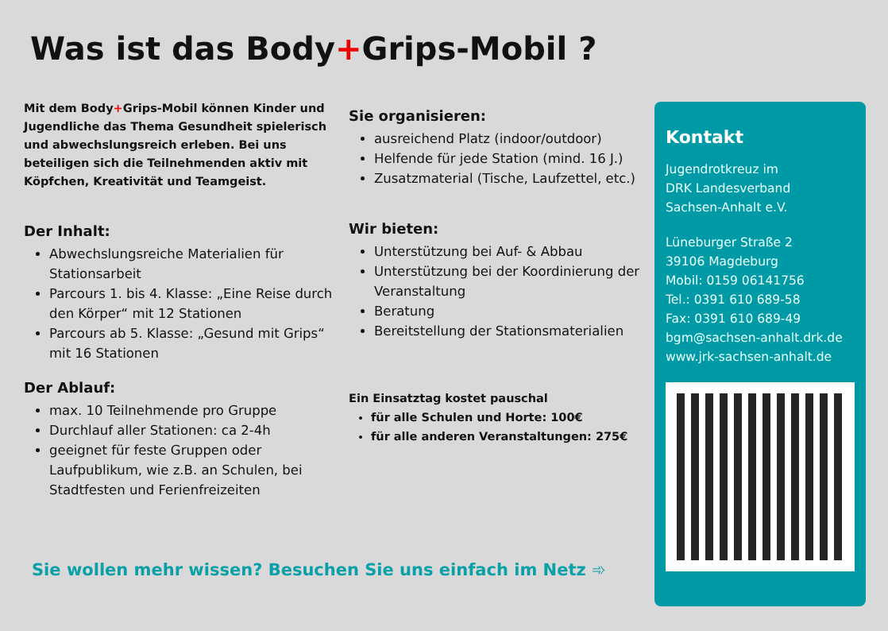Was ist das Body+Grips-Mobil ?
Mit dem Body+Grips-Mobil können Kinder und Jugendliche das Thema Gesundheit spielerisch und abwechslungsreich erleben. Bei uns beteiligen sich die Teilnehmenden aktiv mit Köpfchen, Kreativität und Teamgeist.
Der Inhalt:
Abwechslungsreiche Materialien für Stationsarbeit
Parcours 1. bis 4. Klasse: „Eine Reise durch den Körper“ mit 12 Stationen
Parcours ab 5. Klasse: „Gesund mit Grips“ mit 16 Stationen
Der Ablauf:
max. 10 Teilnehmende pro Gruppe
Durchlauf aller Stationen: ca 2-4h
geeignet für feste Gruppen oder Laufpublikum, wie z.B. an Schulen, bei Stadtfesten und Ferienfreizeiten
Sie organisieren:
ausreichend Platz (indoor/outdoor)
Helfende für jede Station (mind. 16 J.)
Zusatzmaterial (Tische, Laufzettel, etc.)
Wir bieten:
Unterstützung bei Auf- & Abbau
Unterstützung bei der Koordinierung der Veranstaltung
Beratung
Bereitstellung der Stationsmaterialien
Ein Einsatztag kostet pauschal
für alle Schulen und Horte: 100€
für alle anderen Veranstaltungen: 275€
Sie wollen mehr wissen? Besuchen Sie uns einfach im Netz ➾
Kontakt
Jugendrotkreuz im
DRK Landesverband
Sachsen-Anhalt e.V.
Lüneburger Straße 2
39106 Magdeburg
Mobil: 0159 06141756
Tel.: 0391 610 689-58
Fax: 0391 610 689-49
bgm@sachsen-anhalt.drk.de
www.jrk-sachsen-anhalt.de